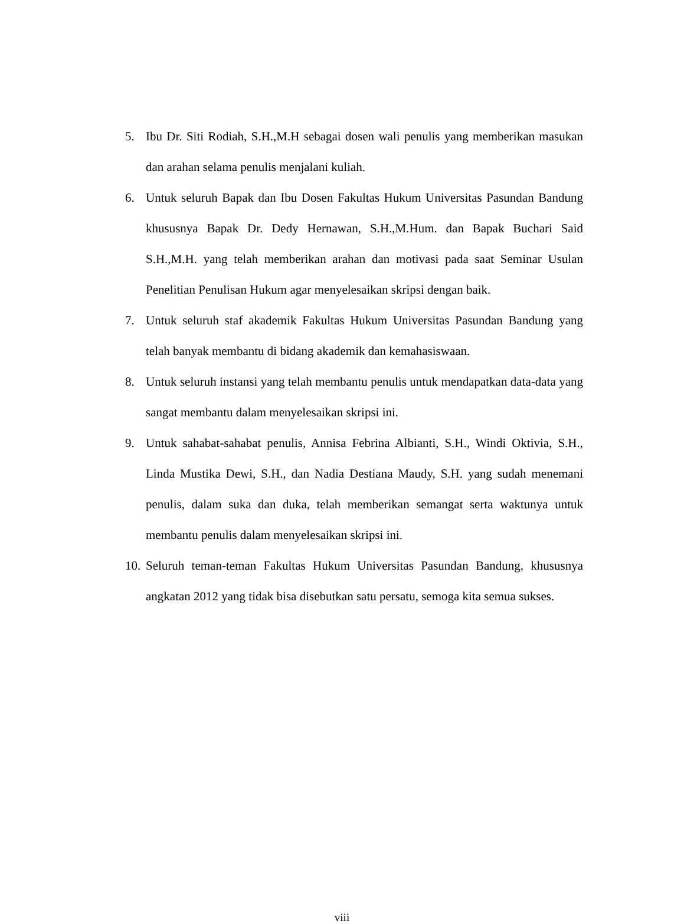5. Ibu Dr. Siti Rodiah, S.H.,M.H sebagai dosen wali penulis yang memberikan masukan dan arahan selama penulis menjalani kuliah.
6. Untuk seluruh Bapak dan Ibu Dosen Fakultas Hukum Universitas Pasundan Bandung khususnya Bapak Dr. Dedy Hernawan, S.H.,M.Hum. dan Bapak Buchari Said S.H.,M.H. yang telah memberikan arahan dan motivasi pada saat Seminar Usulan Penelitian Penulisan Hukum agar menyelesaikan skripsi dengan baik.
7. Untuk seluruh staf akademik Fakultas Hukum Universitas Pasundan Bandung yang telah banyak membantu di bidang akademik dan kemahasiswaan.
8. Untuk seluruh instansi yang telah membantu penulis untuk mendapatkan data-data yang sangat membantu dalam menyelesaikan skripsi ini.
9. Untuk sahabat-sahabat penulis, Annisa Febrina Albianti, S.H., Windi Oktivia, S.H., Linda Mustika Dewi, S.H., dan Nadia Destiana Maudy, S.H. yang sudah menemani penulis, dalam suka dan duka, telah memberikan semangat serta waktunya untuk membantu penulis dalam menyelesaikan skripsi ini.
10. Seluruh teman-teman Fakultas Hukum Universitas Pasundan Bandung, khususnya angkatan 2012 yang tidak bisa disebutkan satu persatu, semoga kita semua sukses.
viii